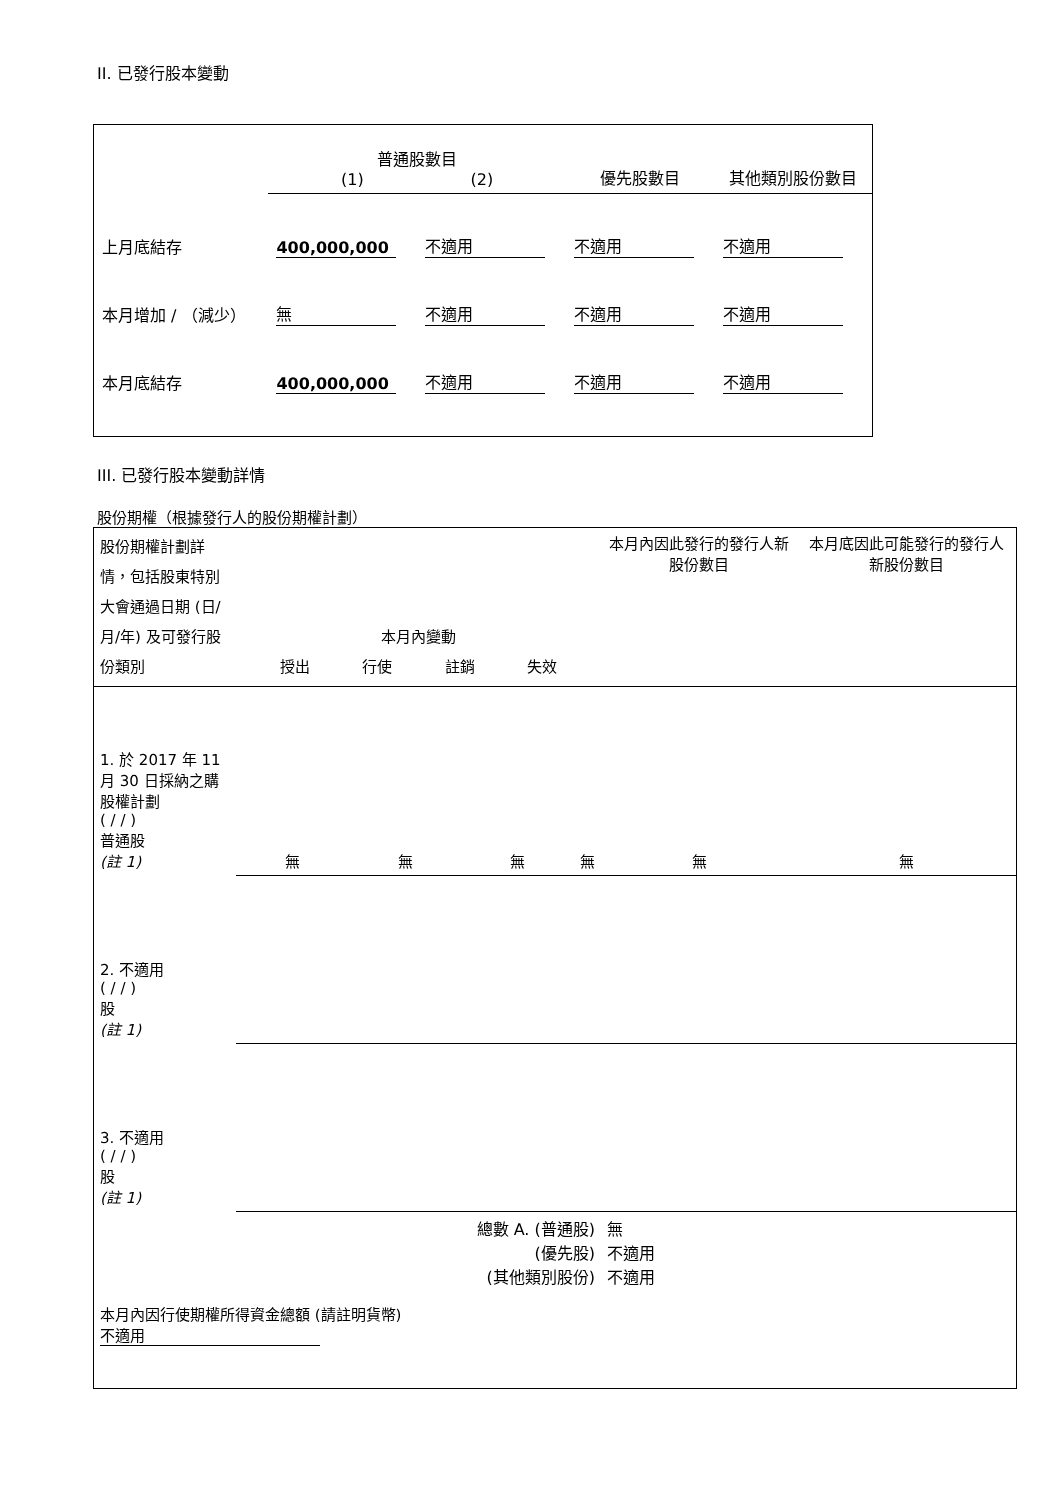II. 已發行股本變動
| | 普通股數目 (1) (2) | | 優先股數目 | 其他類別股份數目 |
| 上月底結存 | 400,000,000 | 不適用 | 不適用 | 不適用 |
| 本月增加 / （減少） | 無 | 不適用 | 不適用 | 不適用 |
| 本月底結存 | 400,000,000 | 不適用 | 不適用 | 不適用 |
III. 已發行股本變動詳情
股份期權（根據發行人的股份期權計劃）
| 股份期權計劃詳情，包括股東特別大會通過日期 (日/月/年) 及可發行股份類別 | 本月內變動 授出 行使 註銷 失效 | | | | 本月內因此發行的發行人新股份數目 | 本月底因此可能發行的發行人新股份數目 |
| 1. 於 2017 年 11 月 30 日採納之購股權計劃 ( / / ) 普通股 (註 1) | 無 | 無 | 無 | 無 | 無 | 無 |
| 2. 不適用 ( / / ) 股 (註 1) | | | | | | |
| 3. 不適用 ( / / ) 股 (註 1) | | | | | | |
| 總數 A. (普通股) (優先股) (其他類別股份) | | | | | 無 不適用 不適用 | |
| 本月內因行使期權所得資金總額 (請註明貨幣) 不適用 | | | | | | |